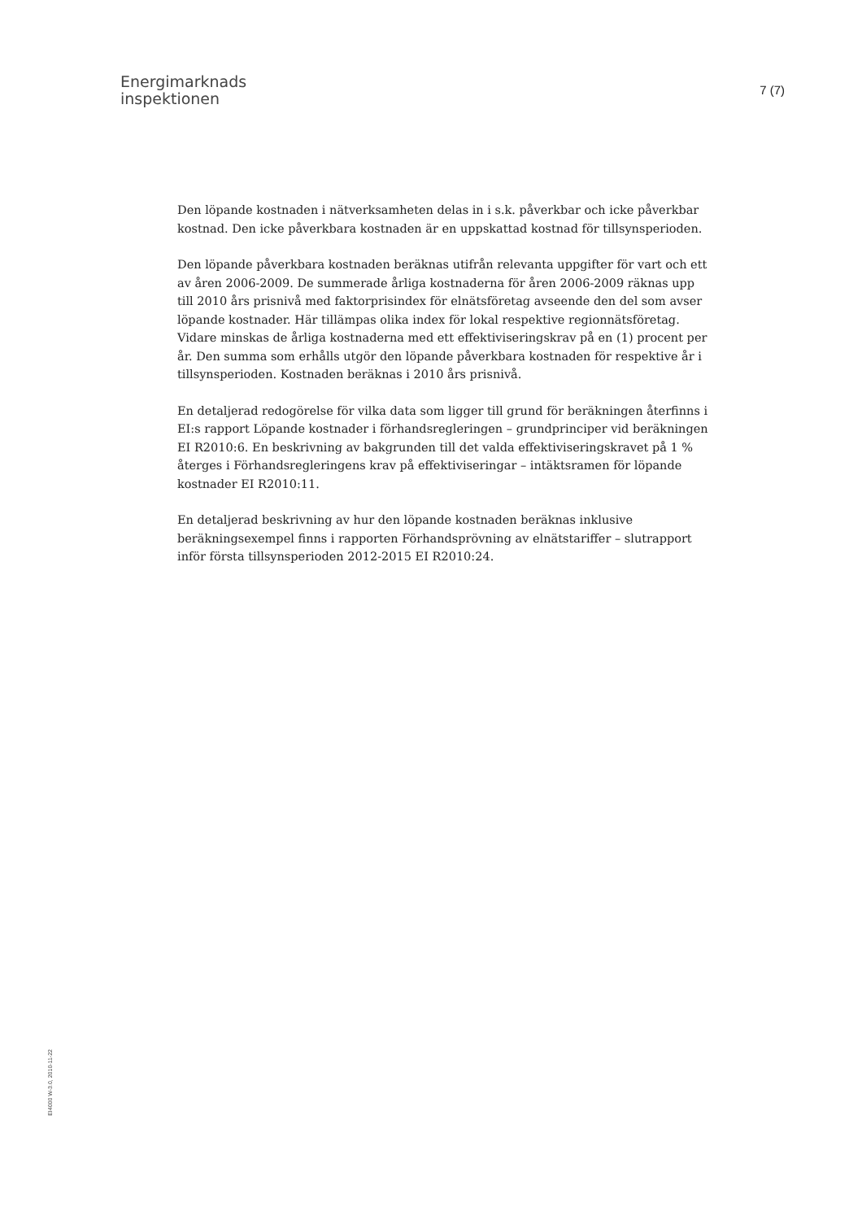Energimarknads
inspektionen
7 (7)
Den löpande kostnaden i nätverksamheten delas in i s.k. påverkbar och icke påverkbar kostnad. Den icke påverkbara kostnaden är en uppskattad kostnad för tillsynsperioden.
Den löpande påverkbara kostnaden beräknas utifrån relevanta uppgifter för vart och ett av åren 2006-2009. De summerade årliga kostnaderna för åren 2006-2009 räknas upp till 2010 års prisnivå med faktorprisindex för elnätsföretag avseende den del som avser löpande kostnader. Här tillämpas olika index för lokal respektive regionnätsföretag. Vidare minskas de årliga kostnaderna med ett effektiviseringskrav på en (1) procent per år. Den summa som erhålls utgör den löpande påverkbara kostnaden för respektive år i tillsynsperioden. Kostnaden beräknas i 2010 års prisnivå.
En detaljerad redogörelse för vilka data som ligger till grund för beräkningen återfinns i EI:s rapport Löpande kostnader i förhandsregleringen – grundprinciper vid beräkningen EI R2010:6. En beskrivning av bakgrunden till det valda effektiviseringskravet på 1 % återges i Förhandsregleringens krav på effektiviseringar – intäktsramen för löpande kostnader EI R2010:11.
En detaljerad beskrivning av hur den löpande kostnaden beräknas inklusive beräkningsexempel finns i rapporten Förhandsprövning av elnätstariffer – slutrapport inför första tillsynsperioden 2012-2015 EI R2010:24.
EI4000 W-3.0, 2010-11-22